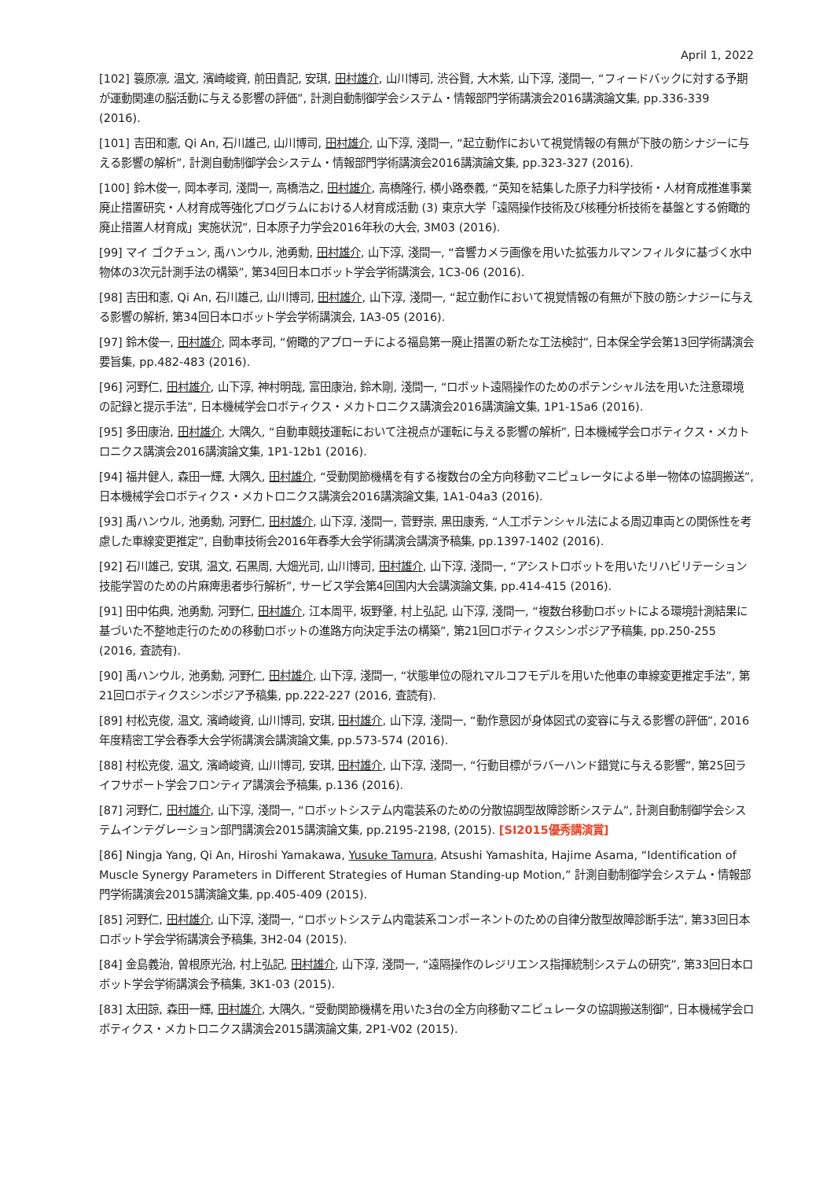April 1, 2022
[102] 簑原凛, 温文, 濱崎峻資, 前田貴記, 安琪, 田村雄介, 山川博司, 渋谷賢, 大木紫, 山下淳, 淺間一, “フィードバックに対する予期が運動関連の脳活動に与える影響の評価”, 計測自動制御学会システム・情報部門学術講演会2016講演論文集, pp.336-339 (2016).
[101] 吉田和憲, Qi An, 石川雄己, 山川博司, 田村雄介, 山下淳, 淺間一, “起立動作において視覚情報の有無が下肢の筋シナジーに与える影響の解析”, 計測自動制御学会システム・情報部門学術講演会2016講演論文集, pp.323-327 (2016).
[100] 鈴木俊一, 岡本孝司, 淺間一, 高橋浩之, 田村雄介, 高橋隆行, 横小路泰義, “英知を結集した原子力科学技術・人材育成推進事業 廃止措置研究・人材育成等強化プログラムにおける人材育成活動 (3) 東京大学「遠隔操作技術及び核種分析技術を基盤とする俯瞰的廃止措置人材育成」実施状況”, 日本原子力学会2016年秋の大会, 3M03 (2016).
[99] マイ ゴクチュン, 禹ハンウル, 池勇勳, 田村雄介, 山下淳, 淺間一, “音響カメラ画像を用いた拡張カルマンフィルタに基づく水中物体の3次元計測手法の構築”, 第34回日本ロボット学会学術講演会, 1C3-06 (2016).
[98] 吉田和憲, Qi An, 石川雄己, 山川博司, 田村雄介, 山下淳, 淺間一, “起立動作において視覚情報の有無が下肢の筋シナジーに与える影響の解析, 第34回日本ロボット学会学術講演会, 1A3-05 (2016).
[97] 鈴木俊一, 田村雄介, 岡本孝司, “俯瞰的アプローチによる福島第一廃止措置の新たな工法検討”, 日本保全学会第13回学術講演会要旨集, pp.482-483 (2016).
[96] 河野仁, 田村雄介, 山下淳, 神村明哉, 富田康治, 鈴木剛, 淺間一, “ロボット遠隔操作のためのポテンシャル法を用いた注意環境の記録と提示手法”, 日本機械学会ロボティクス・メカトロニクス講演会2016講演論文集, 1P1-15a6 (2016).
[95] 多田康治, 田村雄介, 大隅久, “自動車競技運転において注視点が運転に与える影響の解析”, 日本機械学会ロボティクス・メカトロニクス講演会2016講演論文集, 1P1-12b1 (2016).
[94] 福井健人, 森田一輝, 大隅久, 田村雄介, “受動関節機構を有する複数台の全方向移動マニピュレータによる単一物体の協調搬送”, 日本機械学会ロボティクス・メカトロニクス講演会2016講演論文集, 1A1-04a3 (2016).
[93] 禹ハンウル, 池勇勳, 河野仁, 田村雄介, 山下淳, 淺間一, 菅野崇, 黒田康秀, “人工ポテンシャル法による周辺車両との関係性を考慮した車線変更推定”, 自動車技術会2016年春季大会学術講演会講演予稿集, pp.1397-1402 (2016).
[92] 石川雄己, 安琪, 温文, 石黒周, 大畑光司, 山川博司, 田村雄介, 山下淳, 淺間一, “アシストロボットを用いたリハビリテーション技能学習のための片麻痺患者歩行解析”, サービス学会第4回国内大会講演論文集, pp.414-415 (2016).
[91] 田中佑典, 池勇勳, 河野仁, 田村雄介, 江本周平, 坂野肇, 村上弘記, 山下淳, 淺間一, “複数台移動ロボットによる環境計測結果に基づいた不整地走行のための移動ロボットの進路方向決定手法の構築”, 第21回ロボティクスシンポジア予稿集, pp.250-255 (2016, 査読有).
[90] 禹ハンウル, 池勇勳, 河野仁, 田村雄介, 山下淳, 淺間一, “状態単位の隠れマルコフモデルを用いた他車の車線変更推定手法”, 第21回ロボティクスシンポジア予稿集, pp.222-227 (2016, 査読有).
[89] 村松克俊, 温文, 濱崎峻資, 山川博司, 安琪, 田村雄介, 山下淳, 淺間一, “動作意図が身体図式の変容に与える影響の評価”, 2016年度精密工学会春季大会学術講演会講演論文集, pp.573-574 (2016).
[88] 村松克俊, 温文, 濱崎峻資, 山川博司, 安琪, 田村雄介, 山下淳, 淺間一, “行動目標がラバーハンド錯覚に与える影響”, 第25回ライフサポート学会フロンティア講演会予稿集, p.136 (2016).
[87] 河野仁, 田村雄介, 山下淳, 淺間一, “ロボットシステム内電装系のための分散協調型故障診断システム”, 計測自動制御学会システムインテグレーション部門講演会2015講演論文集, pp.2195-2198, (2015). [SI2015優秀講演賞]
[86] Ningja Yang, Qi An, Hiroshi Yamakawa, Yusuke Tamura, Atsushi Yamashita, Hajime Asama, “Identification of Muscle Synergy Parameters in Different Strategies of Human Standing-up Motion,” 計測自動制御学会システム・情報部門学術講演会2015講演論文集, pp.405-409 (2015).
[85] 河野仁, 田村雄介, 山下淳, 淺間一, “ロボットシステム内電装系コンポーネントのための自律分散型故障診断手法”, 第33回日本ロボット学会学術講演会予稿集, 3H2-04 (2015).
[84] 金島義治, 曽根原光治, 村上弘記, 田村雄介, 山下淳, 淺間一, “遠隔操作のレジリエンス指揮統制システムの研究”, 第33回日本ロボット学会学術講演会予稿集, 3K1-03 (2015).
[83] 太田諒, 森田一輝, 田村雄介, 大隅久, “受動関節機構を用いた3台の全方向移動マニピュレータの協調搬送制御”, 日本機械学会ロボティクス・メカトロニクス講演会2015講演論文集, 2P1-V02 (2015).